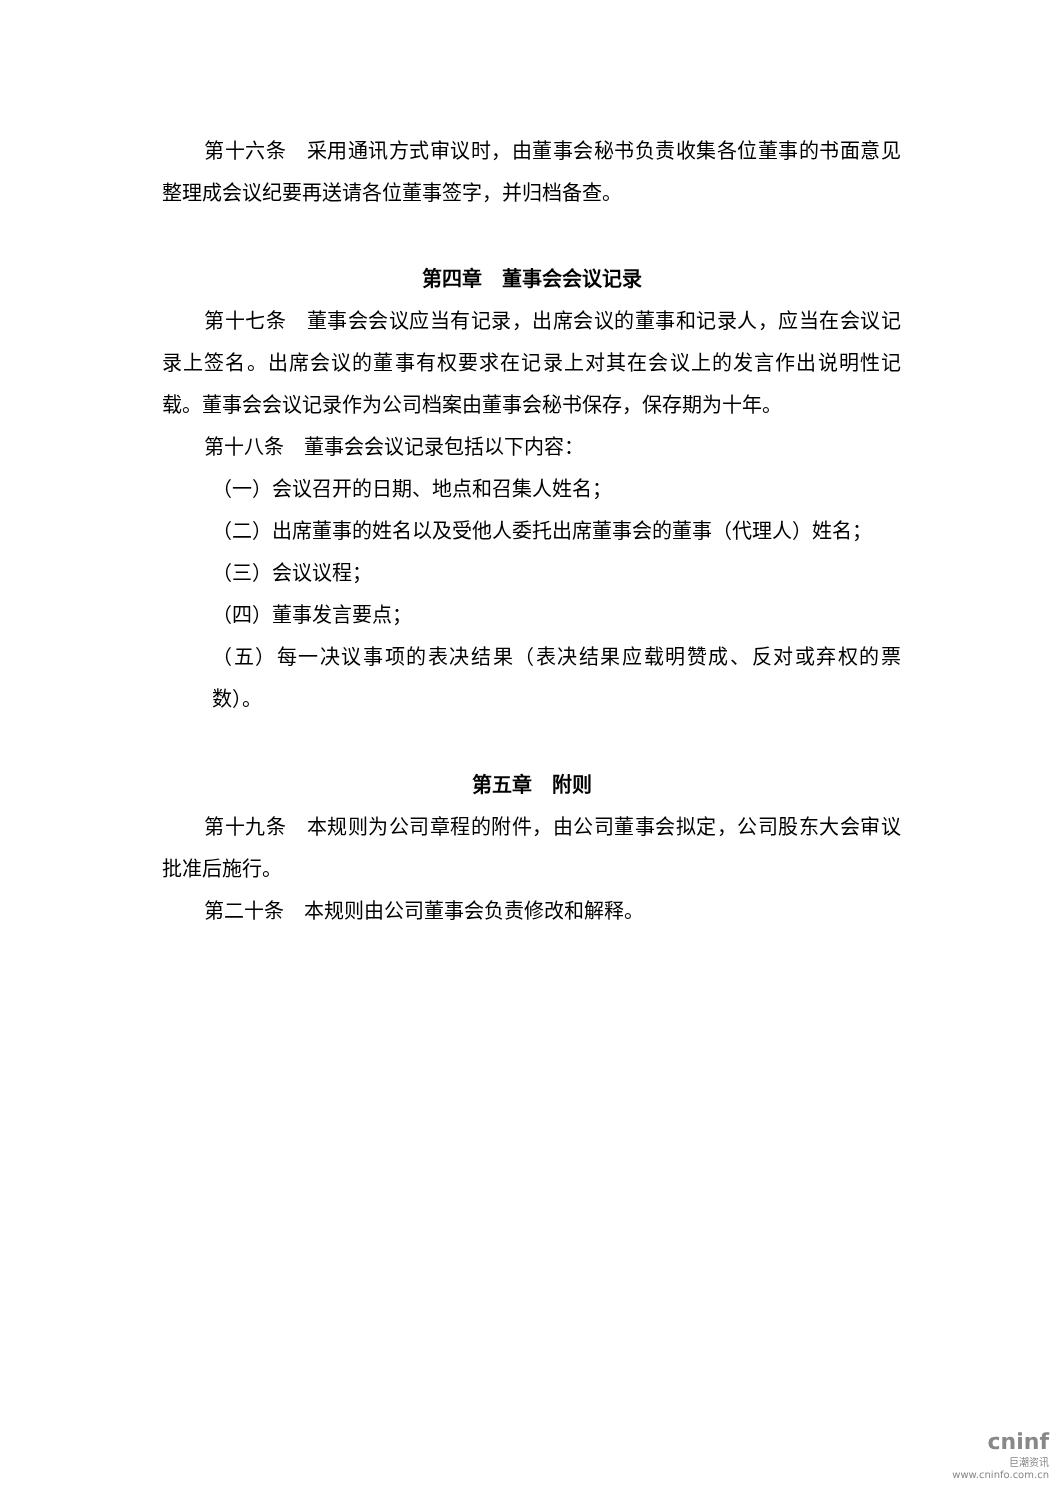第十六条　采用通讯方式审议时，由董事会秘书负责收集各位董事的书面意见整理成会议纪要再送请各位董事签字，并归档备查。
第四章　董事会会议记录
第十七条　董事会会议应当有记录，出席会议的董事和记录人，应当在会议记录上签名。出席会议的董事有权要求在记录上对其在会议上的发言作出说明性记载。董事会会议记录作为公司档案由董事会秘书保存，保存期为十年。
第十八条　董事会会议记录包括以下内容：
（一）会议召开的日期、地点和召集人姓名；
（二）出席董事的姓名以及受他人委托出席董事会的董事（代理人）姓名；
（三）会议议程；
（四）董事发言要点；
（五）每一决议事项的表决结果（表决结果应载明赞成、反对或弃权的票数）。
第五章　附则
第十九条　本规则为公司章程的附件，由公司董事会拟定，公司股东大会审议批准后施行。
第二十条　本规则由公司董事会负责修改和解释。
cninf
巨潮资讯
www.cninfo.com.cn